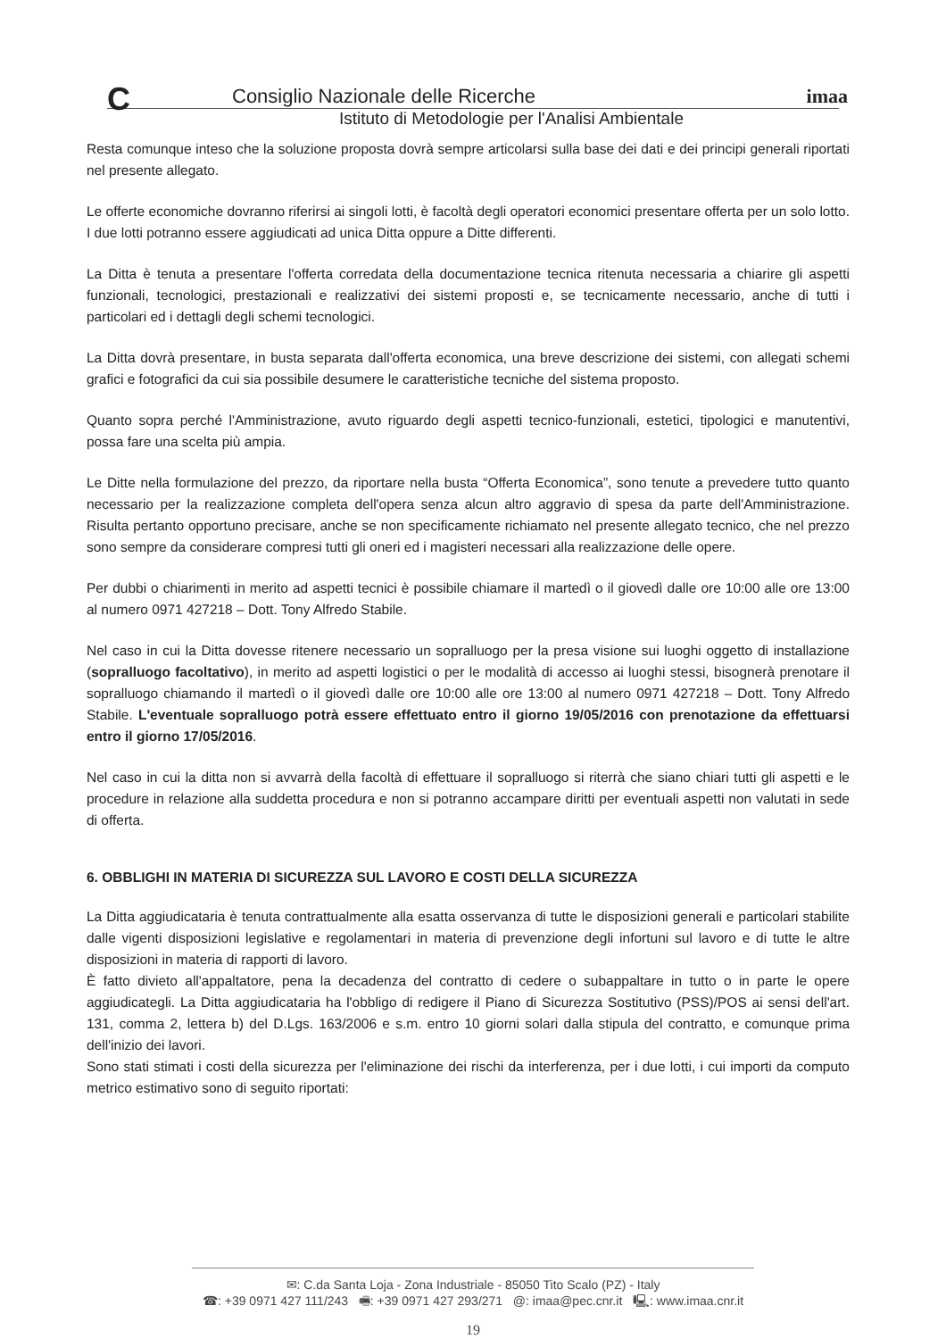C imaa
Consiglio Nazionale delle Ricerche
Istituto di Metodologie per l'Analisi Ambientale
Resta comunque inteso che la soluzione proposta dovrà sempre articolarsi sulla base dei dati e dei principi generali riportati nel presente allegato.
Le offerte economiche dovranno riferirsi ai singoli lotti, è facoltà degli operatori economici presentare offerta per un solo lotto. I due lotti potranno essere aggiudicati ad unica Ditta oppure a Ditte differenti.
La Ditta è tenuta a presentare l'offerta corredata della documentazione tecnica ritenuta necessaria a chiarire gli aspetti funzionali, tecnologici, prestazionali e realizzativi dei sistemi proposti e, se tecnicamente necessario, anche di tutti i particolari ed i dettagli degli schemi tecnologici.
La Ditta dovrà presentare, in busta separata dall'offerta economica, una breve descrizione dei sistemi, con allegati schemi grafici e fotografici da cui sia possibile desumere le caratteristiche tecniche del sistema proposto.
Quanto sopra perché l'Amministrazione, avuto riguardo degli aspetti tecnico-funzionali, estetici, tipologici e manutentivi, possa fare una scelta più ampia.
Le Ditte nella formulazione del prezzo, da riportare nella busta “Offerta Economica”, sono tenute a prevedere tutto quanto necessario per la realizzazione completa dell'opera senza alcun altro aggravio di spesa da parte dell'Amministrazione. Risulta pertanto opportuno precisare, anche se non specificamente richiamato nel presente allegato tecnico, che nel prezzo sono sempre da considerare compresi tutti gli oneri ed i magisteri necessari alla realizzazione delle opere.
Per dubbi o chiarimenti in merito ad aspetti tecnici è possibile chiamare il martedì o il giovedì dalle ore 10:00 alle ore 13:00 al numero 0971 427218 – Dott. Tony Alfredo Stabile.
Nel caso in cui la Ditta dovesse ritenere necessario un sopralluogo per la presa visione sui luoghi oggetto di installazione (sopralluogo facoltativo), in merito ad aspetti logistici o per le modalità di accesso ai luoghi stessi, bisognerà prenotare il sopralluogo chiamando il martedì o il giovedì dalle ore 10:00 alle ore 13:00 al numero 0971 427218 – Dott. Tony Alfredo Stabile. L'eventuale sopralluogo potrà essere effettuato entro il giorno 19/05/2016 con prenotazione da effettuarsi entro il giorno 17/05/2016.
Nel caso in cui la ditta non si avvarrà della facoltà di effettuare il sopralluogo si riterrà che siano chiari tutti gli aspetti e le procedure in relazione alla suddetta procedura e non si potranno accampare diritti per eventuali aspetti non valutati in sede di offerta.
6. OBBLIGHI IN MATERIA DI SICUREZZA SUL LAVORO E COSTI DELLA SICUREZZA
La Ditta aggiudicataria è tenuta contrattualmente alla esatta osservanza di tutte le disposizioni generali e particolari stabilite dalle vigenti disposizioni legislative e regolamentari in materia di prevenzione degli infortuni sul lavoro e di tutte le altre disposizioni in materia di rapporti di lavoro.
È fatto divieto all'appaltatore, pena la decadenza del contratto di cedere o subappaltare in tutto o in parte le opere aggiudicategli. La Ditta aggiudicataria ha l'obbligo di redigere il Piano di Sicurezza Sostitutivo (PSS)/POS ai sensi dell'art. 131, comma 2, lettera b) del D.Lgs. 163/2006 e s.m. entro 10 giorni solari dalla stipula del contratto, e comunque prima dell'inizio dei lavori.
Sono stati stimati i costi della sicurezza per l'eliminazione dei rischi da interferenza, per i due lotti, i cui importi da computo metrico estimativo sono di seguito riportati:
✉: C.da Santa Loja - Zona Industriale - 85050 Tito Scalo (PZ) - Italy
☎: +39 0971 427 111/243 🖷: +39 0971 427 293/271 @: imaa@pec.cnr.it 🖳: www.imaa.cnr.it
19